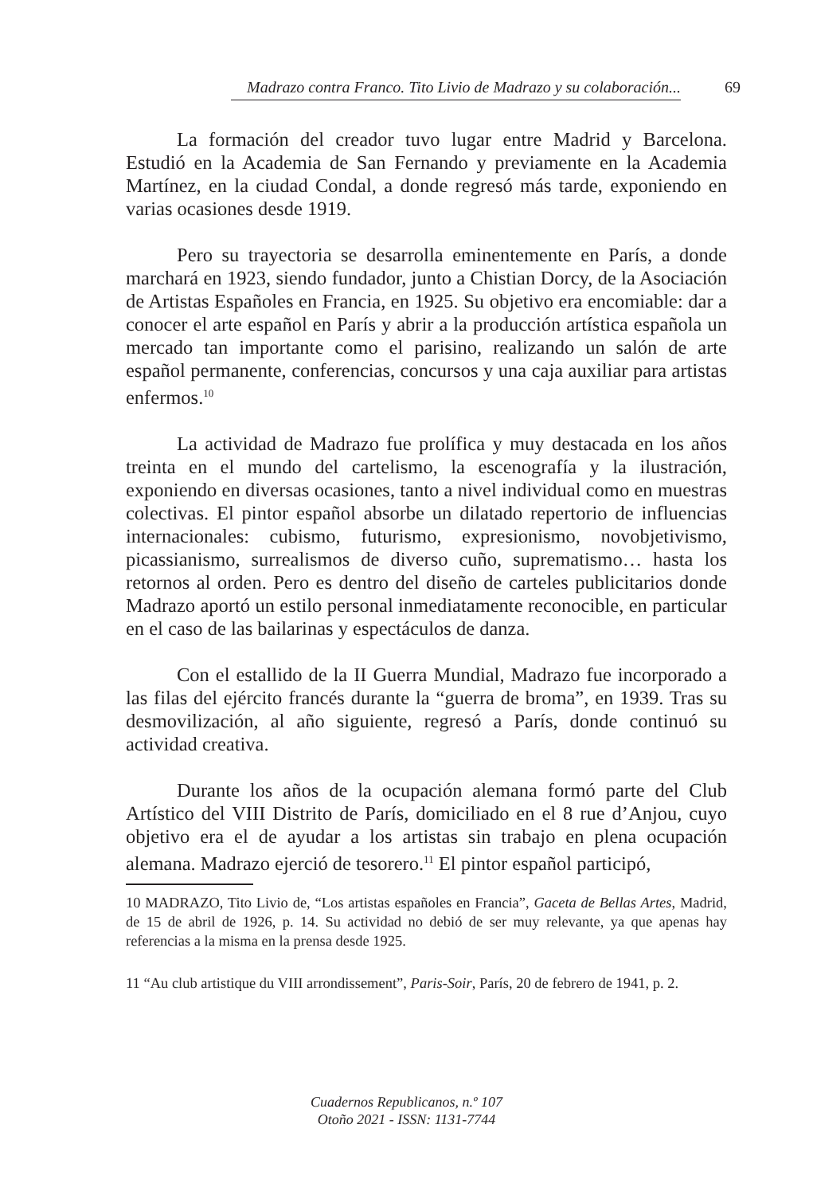Madrazo contra Franco. Tito Livio de Madrazo y su colaboración... 69
La formación del creador tuvo lugar entre Madrid y Barcelona. Estudió en la Academia de San Fernando y previamente en la Academia Martínez, en la ciudad Condal, a donde regresó más tarde, exponiendo en varias ocasiones desde 1919.
Pero su trayectoria se desarrolla eminentemente en París, a donde marchará en 1923, siendo fundador, junto a Chistian Dorcy, de la Asociación de Artistas Españoles en Francia, en 1925. Su objetivo era encomiable: dar a conocer el arte español en París y abrir a la producción artística española un mercado tan importante como el parisino, realizando un salón de arte español permanente, conferencias, concursos y una caja auxiliar para artistas enfermos.<sup>10</sup>
La actividad de Madrazo fue prolífica y muy destacada en los años treinta en el mundo del cartelismo, la escenografía y la ilustración, exponiendo en diversas ocasiones, tanto a nivel individual como en muestras colectivas. El pintor español absorbe un dilatado repertorio de influencias internacionales: cubismo, futurismo, expresionismo, novobjetivismo, picassianismo, surrealismos de diverso cuño, suprematismo… hasta los retornos al orden. Pero es dentro del diseño de carteles publicitarios donde Madrazo aportó un estilo personal inmediatamente reconocible, en particular en el caso de las bailarinas y espectáculos de danza.
Con el estallido de la II Guerra Mundial, Madrazo fue incorporado a las filas del ejército francés durante la “guerra de broma”, en 1939. Tras su desmovilización, al año siguiente, regresó a París, donde continuó su actividad creativa.
Durante los años de la ocupación alemana formó parte del Club Artístico del VIII Distrito de París, domiciliado en el 8 rue d’Anjou, cuyo objetivo era el de ayudar a los artistas sin trabajo en plena ocupación alemana. Madrazo ejerció de tesorero.<sup>11</sup> El pintor español participó,
10 MADRAZO, Tito Livio de, “Los artistas españoles en Francia”, Gaceta de Bellas Artes, Madrid, de 15 de abril de 1926, p. 14. Su actividad no debió de ser muy relevante, ya que apenas hay referencias a la misma en la prensa desde 1925.
11 “Au club artistique du VIII arrondissement”, Paris-Soir, París, 20 de febrero de 1941, p. 2.
Cuadernos Republicanos, n.º 107
Otoño 2021 - ISSN: 1131-7744